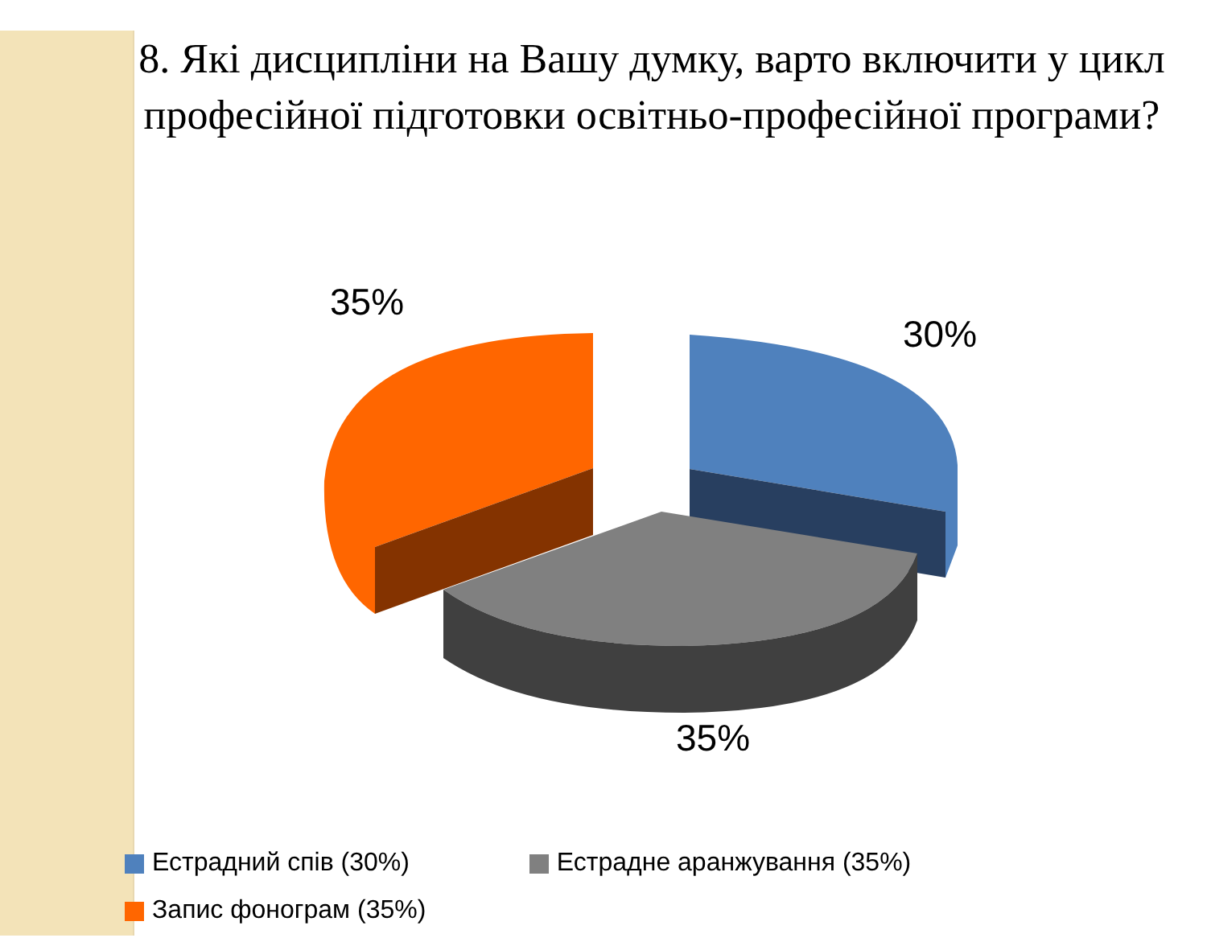8. Які дисципліни на Вашу думку, варто включити у цикл професійної підготовки освітньо-професійної програми?
35%
30%
35%
Естрадний спів (30%) Естрадне аранжування (35%)
Запис фонограм (35%)